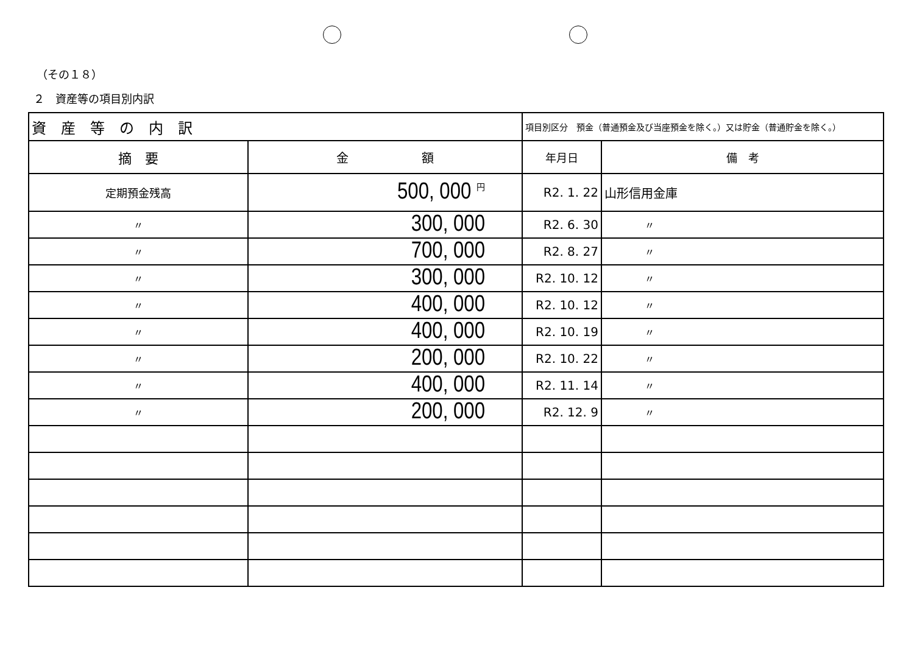（その１８）
２　資産等の項目別内訳
| 資 産 等 の 内 訳 | | 項目別区分 預金（普通預金及び当座預金を除く。）又は貯金（普通貯金を除く。） | |
| 摘 要 | 金 額 | 年月日 | 備 考 |
| 定期預金残高 | 500, 000 <sup>円</sup> | R2. 1. 22 | 山形信用金庫 |
| 〃 | 300, 000 | R2. 6. 30 | 〃 |
| 〃 | 700, 000 | R2. 8. 27 | 〃 |
| 〃 | 300, 000 | R2. 10. 12 | 〃 |
| 〃 | 400, 000 | R2. 10. 12 | 〃 |
| 〃 | 400, 000 | R2. 10. 19 | 〃 |
| 〃 | 200, 000 | R2. 10. 22 | 〃 |
| 〃 | 400, 000 | R2. 11. 14 | 〃 |
| 〃 | 200, 000 | R2. 12. 9 | 〃 |